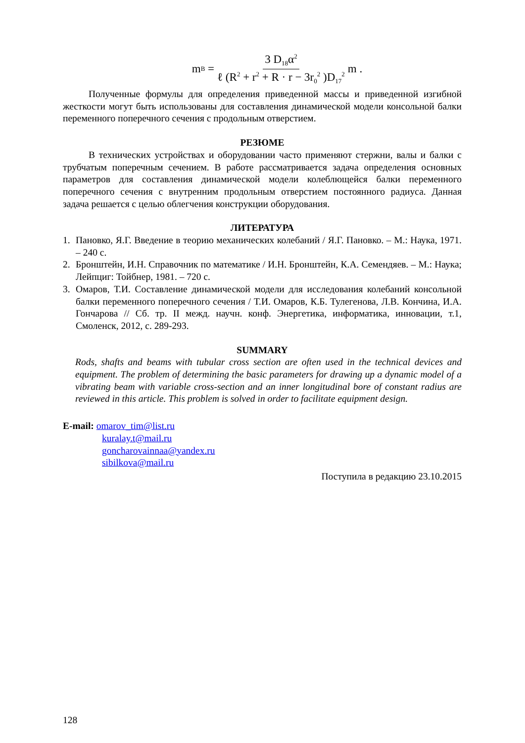m<sub>B</sub> = 3 D<sub>18</sub>α<sup>2</sup> ℓ (R<sup>2</sup> + r<sup>2</sup> + R · r − 3r<sub>0</sub><sup>2</sup> )D<sub>17</sub><sup>2</sup> m .
Полученные формулы для определения приведенной массы и приведенной из­гибной жесткости могут быть использованы для составления динамической модели консольной балки переменного поперечного сечения с продольным отверстием.
РЕЗЮМЕ
В технических устройствах и оборудовании часто применяют стержни, валы и балки с трубчатым поперечным сечением. В работе рассматривается задача определения основных параметров для составления динамической модели колеблю­щейся балки переменного поперечного сечения с внутренним продольным отверстием постоянного радиуса. Данная задача решается с целью облегчения конструкции обору­дования.
ЛИТЕРАТУРА
1. Пановко, Я.Г. Введение в теорию механических колебаний / Я.Г. Пановко. – М.: Наука, 1971. – 240 с.
2. Бронштейн, И.Н. Справочник по математике / И.Н. Бронштейн, К.А. Семендяев. – М.: Наука; Лейпциг: Тойбнер, 1981. – 720 с.
3. Омаров, Т.И. Составление динамической модели для исследования колебаний кон­сольной балки переменного поперечного сечения / Т.И. Омаров, К.Б. Тулегенова, Л.В. Кончина, И.А. Гончарова // Сб. тр. II межд. научн. конф. Энергетика, информа­тика, инновации, т.1, Смоленск, 2012, с. 289-293.
SUMMARY
Rods, shafts and beams with tubular cross section are often used in the technical devices and equipment. The problem of determining the basic parameters for drawing up a dynam­ic model of a vibrating beam with variable cross-section and an inner longitudinal bore of constant radius are reviewed in this article. This problem is solved in order to facilitate equipment design.
E-mail: omarov_tim@list.ru
kuralay.t@mail.ru
goncharovainnaa@yandex.ru
sibilkova@mail.ru
Поступила в редакцию 23.10.2015
128